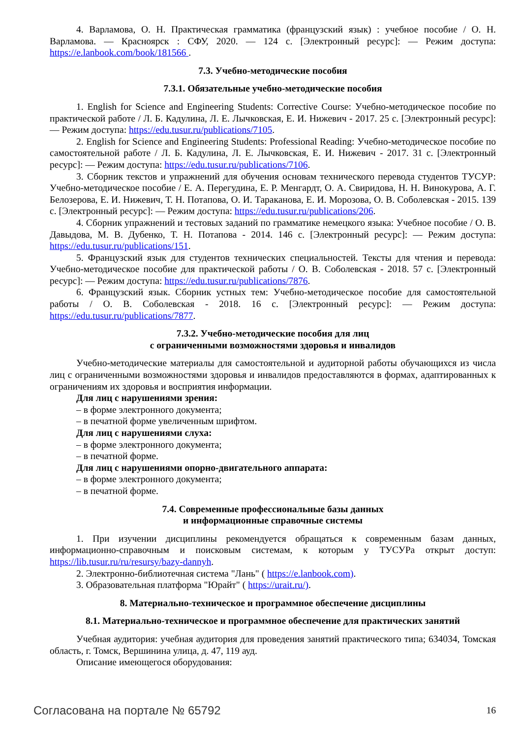4. Варламова, О. Н. Практическая грамматика (французский язык) : учебное пособие / О. Н. Варламова. — Красноярск : СФУ, 2020. — 124 с. [Электронный ресурс]: — Режим доступа: https://e.lanbook.com/book/181566 .
7.3. Учебно-методические пособия
7.3.1. Обязательные учебно-методические пособия
1. English for Science and Engineering Students: Corrective Course: Учебно-методическое пособие по практической работе / Л. Б. Кадулина, Л. Е. Лычковская, Е. И. Нижевич - 2017. 25 с. [Электронный ресурс]: — Режим доступа: https://edu.tusur.ru/publications/7105.
2. English for Science and Engineering Students: Professional Reading: Учебно-методическое пособие по самостоятельной работе / Л. Б. Кадулина, Л. Е. Лычковская, Е. И. Нижевич - 2017. 31 с. [Электронный ресурс]: — Режим доступа: https://edu.tusur.ru/publications/7106.
3. Сборник текстов и упражнений для обучения основам технического перевода студентов ТУСУР: Учебно-методическое пособие / Е. А. Перегудина, Е. Р. Менгардт, О. А. Свиридова, Н. Н. Винокурова, А. Г. Белозерова, Е. И. Нижевич, Т. Н. Потапова, О. И. Тараканова, Е. И. Морозова, О. В. Соболевская - 2015. 139 с. [Электронный ресурс]: — Режим доступа: https://edu.tusur.ru/publications/206.
4. Сборник упражнений и тестовых заданий по грамматике немецкого языка: Учебное пособие / О. В. Давыдова, М. В. Дубенко, Т. Н. Потапова - 2014. 146 с. [Электронный ресурс]: — Режим доступа: https://edu.tusur.ru/publications/151.
5. Французский язык для студентов технических специальностей. Тексты для чтения и перевода: Учебно-методическое пособие для практической работы / О. В. Соболевская - 2018. 57 с. [Электронный ресурс]: — Режим доступа: https://edu.tusur.ru/publications/7876.
6. Французский язык. Сборник устных тем: Учебно-методическое пособие для самостоятельной работы / О. В. Соболевская - 2018. 16 с. [Электронный ресурс]: — Режим доступа: https://edu.tusur.ru/publications/7877.
7.3.2. Учебно-методические пособия для лиц
с ограниченными возможностями здоровья и инвалидов
Учебно-методические материалы для самостоятельной и аудиторной работы обучающихся из числа лиц с ограниченными возможностями здоровья и инвалидов предоставляются в формах, адаптированных к ограничениям их здоровья и восприятия информации.
Для лиц с нарушениями зрения:
– в форме электронного документа;
– в печатной форме увеличенным шрифтом.
Для лиц с нарушениями слуха:
– в форме электронного документа;
– в печатной форме.
Для лиц с нарушениями опорно-двигательного аппарата:
– в форме электронного документа;
– в печатной форме.
7.4. Современные профессиональные базы данных
и информационные справочные системы
1. При изучении дисциплины рекомендуется обращаться к современным базам данных, информационно-справочным и поисковым системам, к которым у ТУСУРа открыт доступ: https://lib.tusur.ru/ru/resursy/bazy-dannyh.
2. Электронно-библиотечная система "Лань" ( https://e.lanbook.com).
3. Образовательная платформа "Юрайт" ( https://urait.ru/).
8. Материально-техническое и программное обеспечение дисциплины
8.1. Материально-техническое и программное обеспечение для практических занятий
Учебная аудитория: учебная аудитория для проведения занятий практического типа; 634034, Томская область, г. Томск, Вершинина улица, д. 47, 119 ауд.
Описание имеющегося оборудования:
Согласована на портале № 65792 16